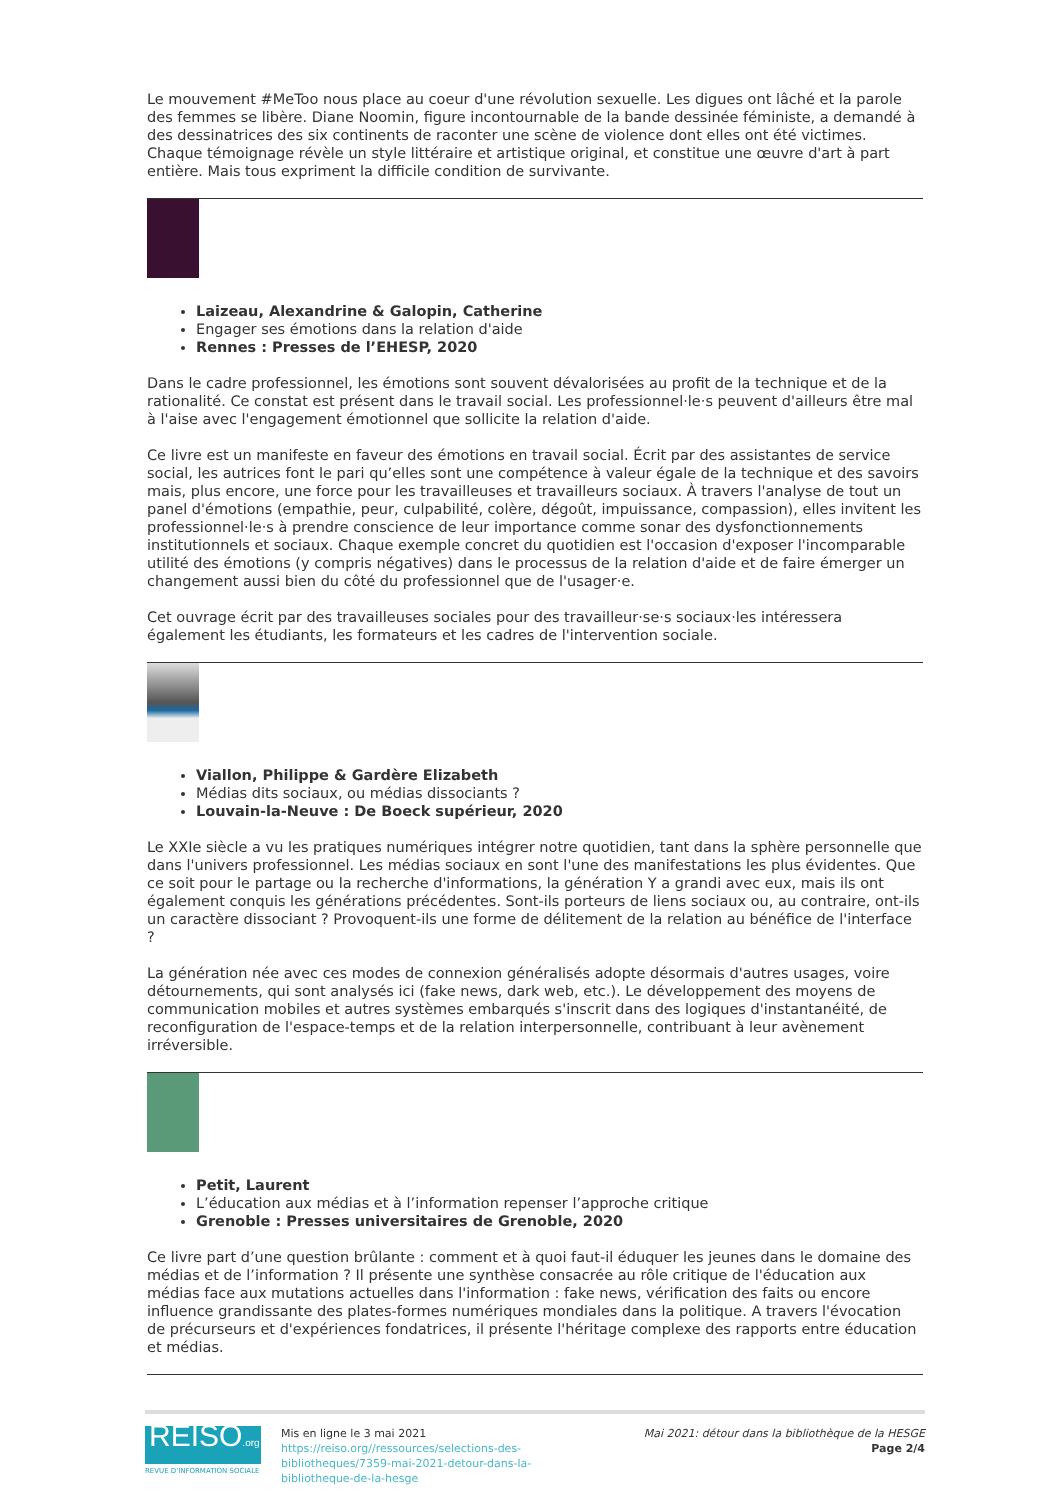Le mouvement #MeToo nous place au coeur d'une révolution sexuelle. Les digues ont lâché et la parole des femmes se libère. Diane Noomin, figure incontournable de la bande dessinée féministe, a demandé à des dessinatrices des six continents de raconter une scène de violence dont elles ont été victimes. Chaque témoignage révèle un style littéraire et artistique original, et constitue une œuvre d'art à part entière. Mais tous expriment la difficile condition de survivante.
Laizeau, Alexandrine & Galopin, Catherine
Engager ses émotions dans la relation d'aide
Rennes : Presses de l’EHESP, 2020
Dans le cadre professionnel, les émotions sont souvent dévalorisées au profit de la technique et de la rationalité. Ce constat est présent dans le travail social. Les professionnel·le·s peuvent d'ailleurs être mal à l'aise avec l'engagement émotionnel que sollicite la relation d'aide.
Ce livre est un manifeste en faveur des émotions en travail social. Écrit par des assistantes de service social, les autrices font le pari qu’elles sont une compétence à valeur égale de la technique et des savoirs mais, plus encore, une force pour les travailleuses et travailleurs sociaux. À travers l'analyse de tout un panel d'émotions (empathie, peur, culpabilité, colère, dégoût, impuissance, compassion), elles invitent les professionnel·le·s à prendre conscience de leur importance comme sonar des dysfonctionnements institutionnels et sociaux. Chaque exemple concret du quotidien est l'occasion d'exposer l'incomparable utilité des émotions (y compris négatives) dans le processus de la relation d'aide et de faire émerger un changement aussi bien du côté du professionnel que de l'usager·e.
Cet ouvrage écrit par des travailleuses sociales pour des travailleur·se·s sociaux·les intéressera également les étudiants, les formateurs et les cadres de l'intervention sociale.
Viallon, Philippe & Gardère Elizabeth
Médias dits sociaux, ou médias dissociants ?
Louvain-la-Neuve : De Boeck supérieur, 2020
Le XXIe siècle a vu les pratiques numériques intégrer notre quotidien, tant dans la sphère personnelle que dans l'univers professionnel. Les médias sociaux en sont l'une des manifestations les plus évidentes. Que ce soit pour le partage ou la recherche d'informations, la génération Y a grandi avec eux, mais ils ont également conquis les générations précédentes. Sont-ils porteurs de liens sociaux ou, au contraire, ont-ils un caractère dissociant ? Provoquent-ils une forme de délitement de la relation au bénéfice de l'interface ?
La génération née avec ces modes de connexion généralisés adopte désormais d'autres usages, voire détournements, qui sont analysés ici (fake news, dark web, etc.). Le développement des moyens de communication mobiles et autres systèmes embarqués s'inscrit dans des logiques d'instantanéité, de reconfiguration de l'espace-temps et de la relation interpersonnelle, contribuant à leur avènement irréversible.
Petit, Laurent
L’éducation aux médias et à l’information repenser l’approche critique
Grenoble : Presses universitaires de Grenoble, 2020
Ce livre part d’une question brûlante : comment et à quoi faut-il éduquer les jeunes dans le domaine des médias et de l’information ? Il présente une synthèse consacrée au rôle critique de l'éducation aux médias face aux mutations actuelles dans l'information : fake news, vérification des faits ou encore influence grandissante des plates-formes numériques mondiales dans la politique. A travers l'évocation de précurseurs et d'expériences fondatrices, il présente l'héritage complexe des rapports entre éducation et médias.
REISO.org
REVUE D'INFORMATION SOCIALE
Mis en ligne le 3 mai 2021
https://reiso.org//ressources/selections-des-bibliotheques/7359-mai-2021-detour-dans-la-bibliotheque-de-la-hesge
Mai 2021: détour dans la bibliothèque de la HESGE
Page 2/4